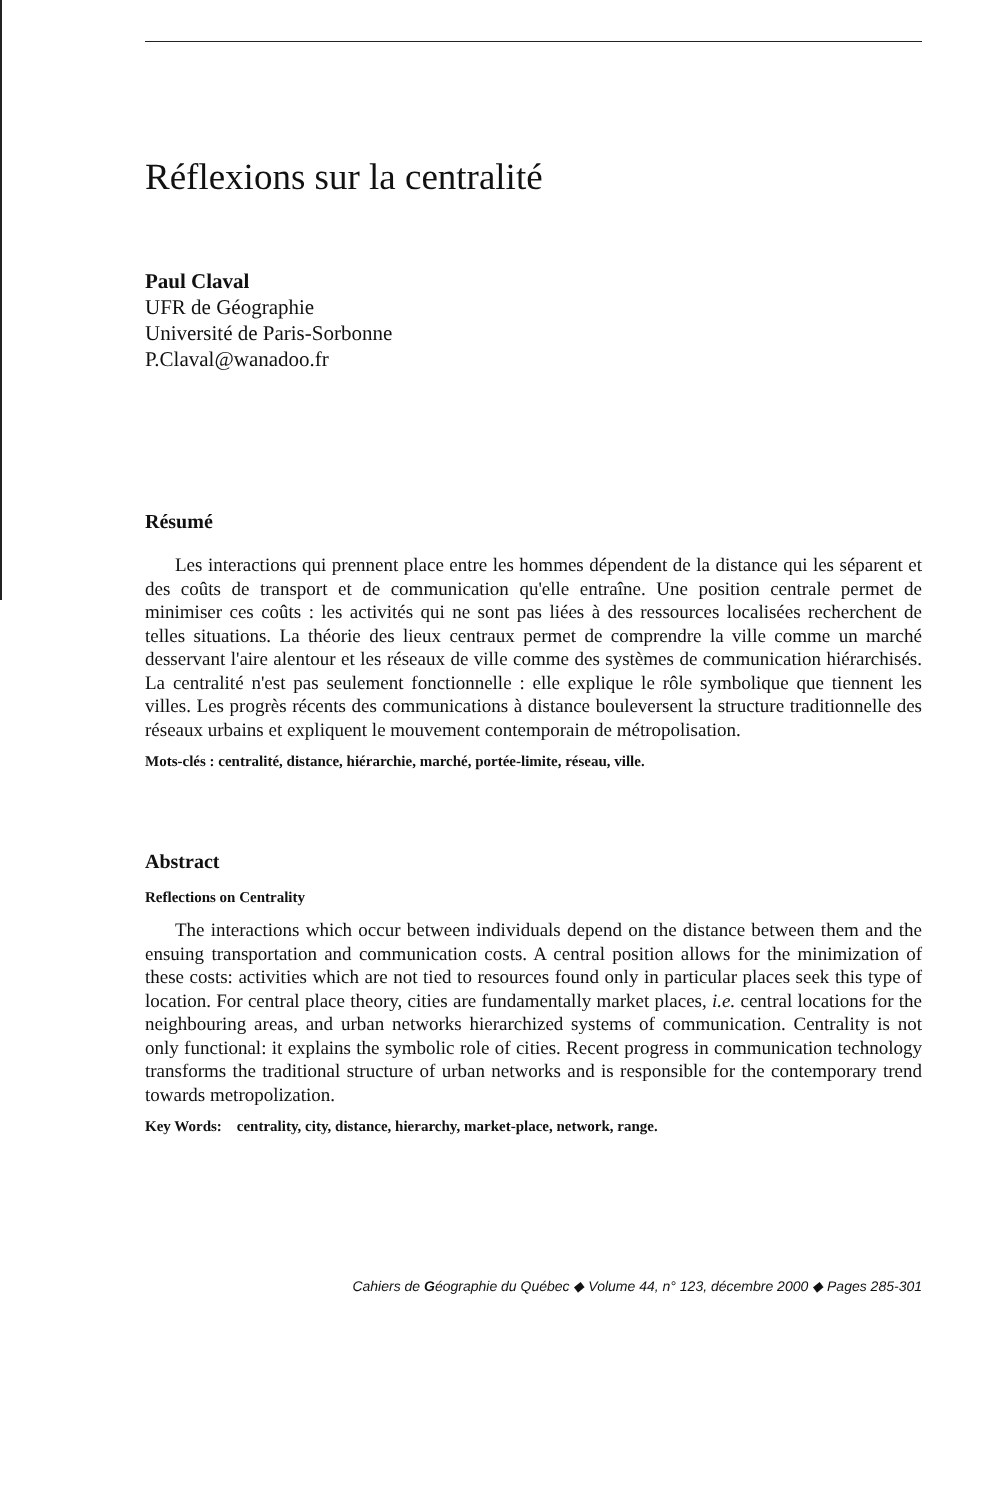Réflexions sur la centralité
Paul Claval
UFR de Géographie
Université de Paris-Sorbonne
P.Claval@wanadoo.fr
Résumé
Les interactions qui prennent place entre les hommes dépendent de la distance qui les séparent et des coûts de transport et de communication qu'elle entraîne. Une position centrale permet de minimiser ces coûts : les activités qui ne sont pas liées à des ressources localisées recherchent de telles situations. La théorie des lieux centraux permet de comprendre la ville comme un marché desservant l'aire alentour et les réseaux de ville comme des systèmes de communication hiérarchisés. La centralité n'est pas seulement fonctionnelle : elle explique le rôle symbolique que tiennent les villes. Les progrès récents des communications à distance bouleversent la structure traditionnelle des réseaux urbains et expliquent le mouvement contemporain de métropolisation.
Mots-clés : centralité, distance, hiérarchie, marché, portée-limite, réseau, ville.
Abstract
Reflections on Centrality
The interactions which occur between individuals depend on the distance between them and the ensuing transportation and communication costs. A central position allows for the minimization of these costs: activities which are not tied to resources found only in particular places seek this type of location. For central place theory, cities are fundamentally market places, i.e. central locations for the neighbouring areas, and urban networks hierarchized systems of communication. Centrality is not only functional: it explains the symbolic role of cities. Recent progress in communication technology transforms the traditional structure of urban networks and is responsible for the contemporary trend towards metropolization.
Key Words: centrality, city, distance, hierarchy, market-place, network, range.
Cahiers de Géographie du Québec ◆ Volume 44, n° 123, décembre 2000 ◆ Pages 285-301